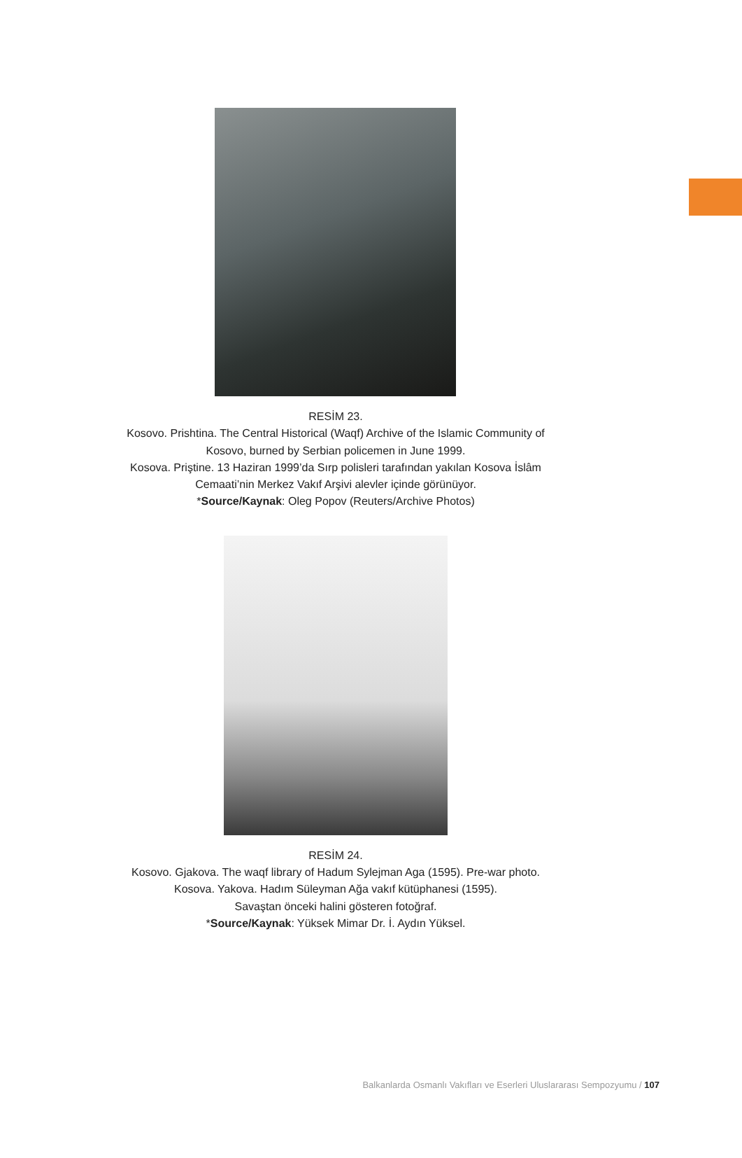RESİM 23.
Kosovo. Prishtina. The Central Historical (Waqf) Archive of the Islamic Community of Kosovo, burned by Serbian policemen in June 1999.
Kosova. Priştine. 13 Haziran 1999’da Sırp polisleri tarafından yakılan Kosova İslâm Cemaati’nin Merkez Vakıf Arşivi alevler içinde görünüyor.
*Source/Kaynak: Oleg Popov (Reuters/Archive Photos)
RESİM 24.
Kosovo. Gjakova. The waqf library of Hadum Sylejman Aga (1595). Pre-war photo.
Kosova. Yakova. Hadım Süleyman Ağa vakıf kütüphanesi (1595).
Savaştan önceki halini gösteren fotoğraf.
*Source/Kaynak: Yüksek Mimar Dr. İ. Aydın Yüksel.
Balkanlarda Osmanlı Vakıfları ve Eserleri Uluslararası Sempozyumu / 107